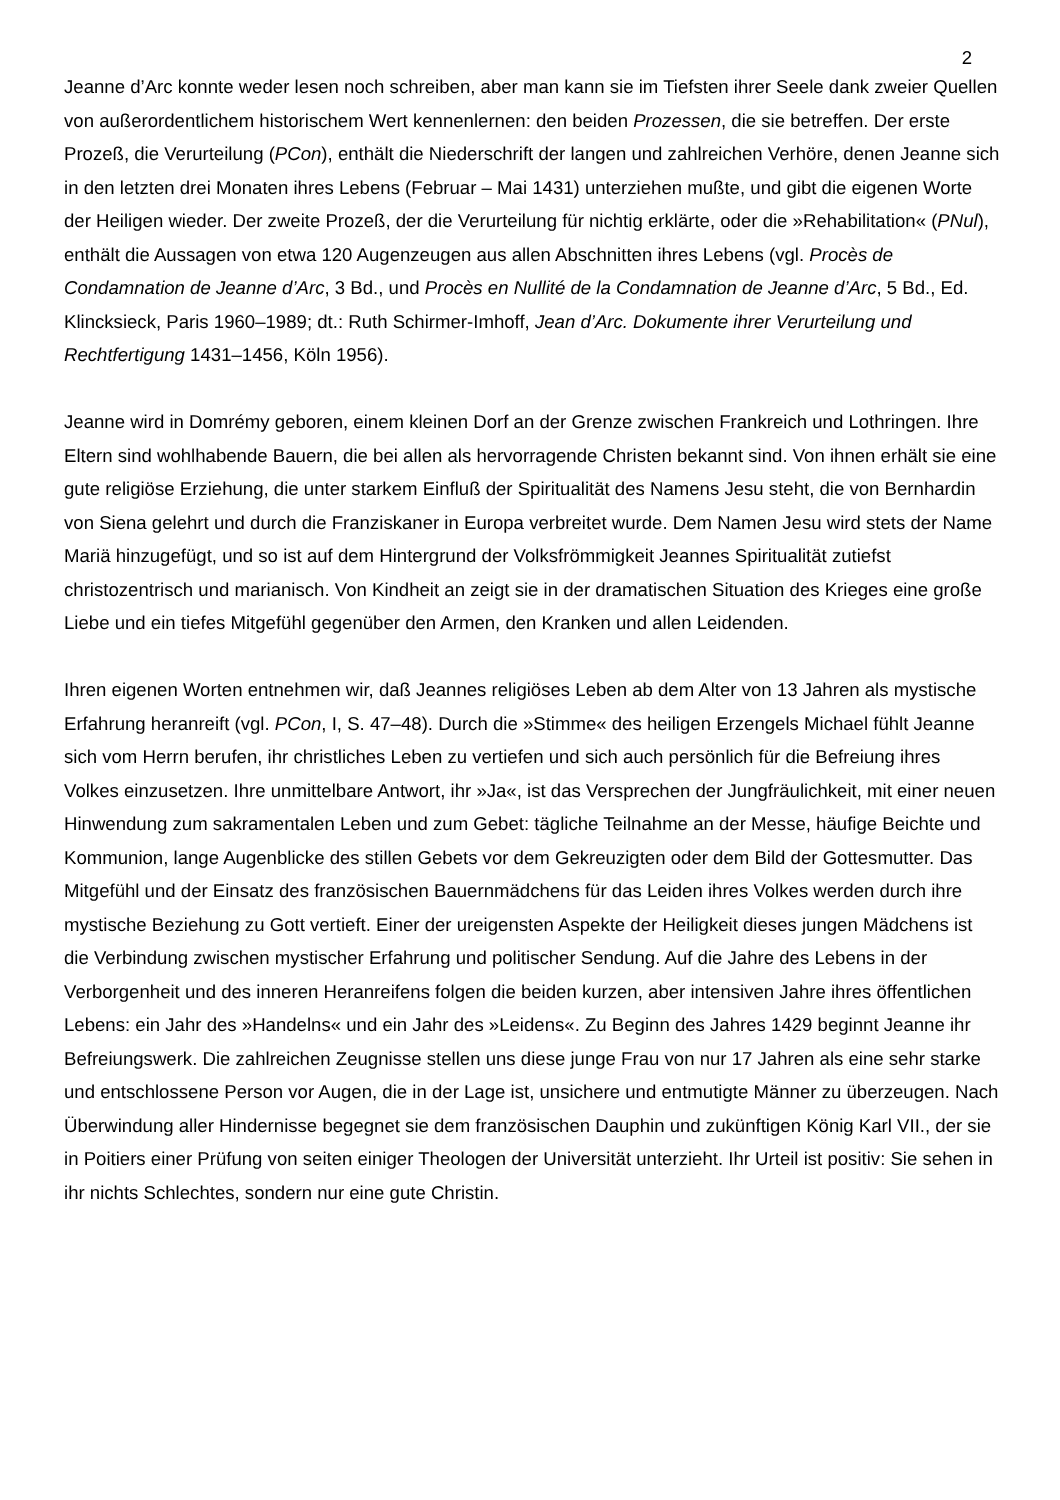2
Jeanne d’Arc konnte weder lesen noch schreiben, aber man kann sie im Tiefsten ihrer Seele dank zweier Quellen von außerordentlichem historischem Wert kennenlernen: den beiden Prozessen, die sie betreffen. Der erste Prozeß, die Verurteilung (PCon), enthält die Niederschrift der langen und zahlreichen Verhöre, denen Jeanne sich in den letzten drei Monaten ihres Lebens (Februar – Mai 1431) unterziehen mußte, und gibt die eigenen Worte der Heiligen wieder. Der zweite Prozeß, der die Verurteilung für nichtig erklärte, oder die »Rehabilitation« (PNul), enthält die Aussagen von etwa 120 Augenzeugen aus allen Abschnitten ihres Lebens (vgl. Procès de Condamnation de Jeanne d’Arc, 3 Bd., und Procès en Nullité de la Condamnation de Jeanne d’Arc, 5 Bd., Ed. Klincksieck, Paris 1960–1989; dt.: Ruth Schirmer-Imhoff, Jean d’Arc. Dokumente ihrer Verurteilung und Rechtfertigung 1431–1456, Köln 1956).
Jeanne wird in Domrémy geboren, einem kleinen Dorf an der Grenze zwischen Frankreich und Lothringen. Ihre Eltern sind wohlhabende Bauern, die bei allen als hervorragende Christen bekannt sind. Von ihnen erhält sie eine gute religiöse Erziehung, die unter starkem Einfluß der Spiritualität des Namens Jesu steht, die von Bernhardin von Siena gelehrt und durch die Franziskaner in Europa verbreitet wurde. Dem Namen Jesu wird stets der Name Mariä hinzugefügt, und so ist auf dem Hintergrund der Volksfrömmigkeit Jeannes Spiritualität zutiefst christozentrisch und marianisch. Von Kindheit an zeigt sie in der dramatischen Situation des Krieges eine große Liebe und ein tiefes Mitgefühl gegenüber den Armen, den Kranken und allen Leidenden.
Ihren eigenen Worten entnehmen wir, daß Jeannes religiöses Leben ab dem Alter von 13 Jahren als mystische Erfahrung heranreift (vgl. PCon, I, S. 47–48). Durch die »Stimme« des heiligen Erzengels Michael fühlt Jeanne sich vom Herrn berufen, ihr christliches Leben zu vertiefen und sich auch persönlich für die Befreiung ihres Volkes einzusetzen. Ihre unmittelbare Antwort, ihr »Ja«, ist das Versprechen der Jungfräulichkeit, mit einer neuen Hinwendung zum sakramentalen Leben und zum Gebet: tägliche Teilnahme an der Messe, häufige Beichte und Kommunion, lange Augenblicke des stillen Gebets vor dem Gekreuzigten oder dem Bild der Gottesmutter. Das Mitgefühl und der Einsatz des französischen Bauernmädchens für das Leiden ihres Volkes werden durch ihre mystische Beziehung zu Gott vertieft. Einer der ureigensten Aspekte der Heiligkeit dieses jungen Mädchens ist die Verbindung zwischen mystischer Erfahrung und politischer Sendung. Auf die Jahre des Lebens in der Verborgenheit und des inneren Heranreifens folgen die beiden kurzen, aber intensiven Jahre ihres öffentlichen Lebens: ein Jahr des »Handelns« und ein Jahr des »Leidens«. Zu Beginn des Jahres 1429 beginnt Jeanne ihr Befreiungswerk. Die zahlreichen Zeugnisse stellen uns diese junge Frau von nur 17 Jahren als eine sehr starke und entschlossene Person vor Augen, die in der Lage ist, unsichere und entmutigte Männer zu überzeugen. Nach Überwindung aller Hindernisse begegnet sie dem französischen Dauphin und zukünftigen König Karl VII., der sie in Poitiers einer Prüfung von seiten einiger Theologen der Universität unterzieht. Ihr Urteil ist positiv: Sie sehen in ihr nichts Schlechtes, sondern nur eine gute Christin.